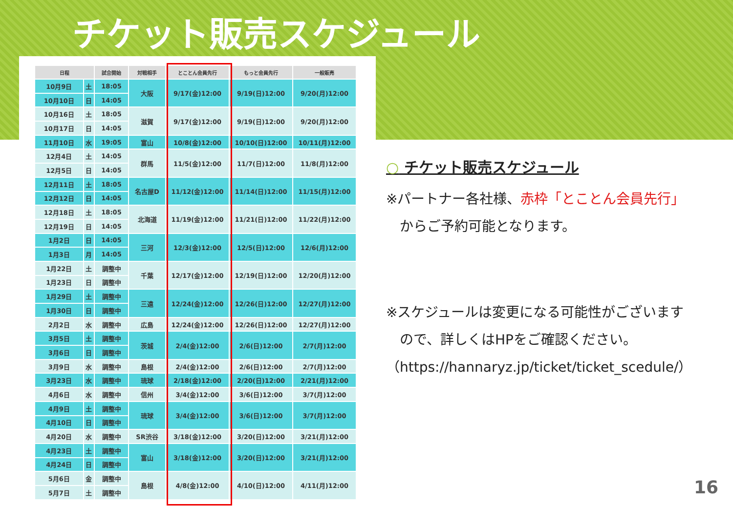チケット販売スケジュール
| 日程 | | 試合開始 | 対戦相手 | とことん会員先行 | もっと会員先行 | 一般販売 |
| --- | --- | --- | --- | --- | --- | --- |
| 10月9日 | 土 | 18:05 | 大阪 | 9/17(金)12:00 | 9/19(日)12:00 | 9/20(月)12:00 |
| 10月10日 | 日 | 14:05 | | | | |
| 10月16日 | 土 | 18:05 | 滋賀 | 9/17(金)12:00 | 9/19(日)12:00 | 9/20(月)12:00 |
| 10月17日 | 日 | 14:05 | | | | |
| 11月10日 | 水 | 19:05 | 富山 | 10/8(金)12:00 | 10/10(日)12:00 | 10/11(月)12:00 |
| 12月4日 | 土 | 14:05 | 群馬 | 11/5(金)12:00 | 11/7(日)12:00 | 11/8(月)12:00 |
| 12月5日 | 日 | 14:05 | | | | |
| 12月11日 | 土 | 18:05 | 名古屋D | 11/12(金)12:00 | 11/14(日)12:00 | 11/15(月)12:00 |
| 12月12日 | 日 | 14:05 | | | | |
| 12月18日 | 土 | 18:05 | 北海道 | 11/19(金)12:00 | 11/21(日)12:00 | 11/22(月)12:00 |
| 12月19日 | 日 | 14:05 | | | | |
| 1月2日 | 日 | 14:05 | 三河 | 12/3(金)12:00 | 12/5(日)12:00 | 12/6(月)12:00 |
| 1月3日 | 月 | 14:05 | | | | |
| 1月22日 | 土 | 調整中 | 千葉 | 12/17(金)12:00 | 12/19(日)12:00 | 12/20(月)12:00 |
| 1月23日 | 日 | 調整中 | | | | |
| 1月29日 | 土 | 調整中 | 三遠 | 12/24(金)12:00 | 12/26(日)12:00 | 12/27(月)12:00 |
| 1月30日 | 日 | 調整中 | | | | |
| 2月2日 | 水 | 調整中 | 広島 | 12/24(金)12:00 | 12/26(日)12:00 | 12/27(月)12:00 |
| 3月5日 | 土 | 調整中 | 茨城 | 2/4(金)12:00 | 2/6(日)12:00 | 2/7(月)12:00 |
| 3月6日 | 日 | 調整中 | | | | |
| 3月9日 | 水 | 調整中 | 島根 | 2/4(金)12:00 | 2/6(日)12:00 | 2/7(月)12:00 |
| 3月23日 | 水 | 調整中 | 琉球 | 2/18(金)12:00 | 2/20(日)12:00 | 2/21(月)12:00 |
| 4月6日 | 水 | 調整中 | 信州 | 3/4(金)12:00 | 3/6(日)12:00 | 3/7(月)12:00 |
| 4月9日 | 土 | 調整中 | 琉球 | 3/4(金)12:00 | 3/6(日)12:00 | 3/7(月)12:00 |
| 4月10日 | 日 | 調整中 | | | | |
| 4月20日 | 水 | 調整中 | SR渋谷 | 3/18(金)12:00 | 3/20(日)12:00 | 3/21(月)12:00 |
| 4月23日 | 土 | 調整中 | 富山 | 3/18(金)12:00 | 3/20(日)12:00 | 3/21(月)12:00 |
| 4月24日 | 日 | 調整中 | | | | |
| 5月6日 | 金 | 調整中 | 島根 | 4/8(金)12:00 | 4/10(日)12:00 | 4/11(月)12:00 |
| 5月7日 | 土 | 調整中 | | | | |
○ チケット販売スケジュール
※パートナー各社様、赤枠「とことん会員先行」
　からご予約可能となります。
※スケジュールは変更になる可能性がございます
　ので、詳しくはHPをご確認ください。
（https://hannaryz.jp/ticket/ticket_scedule/）
16